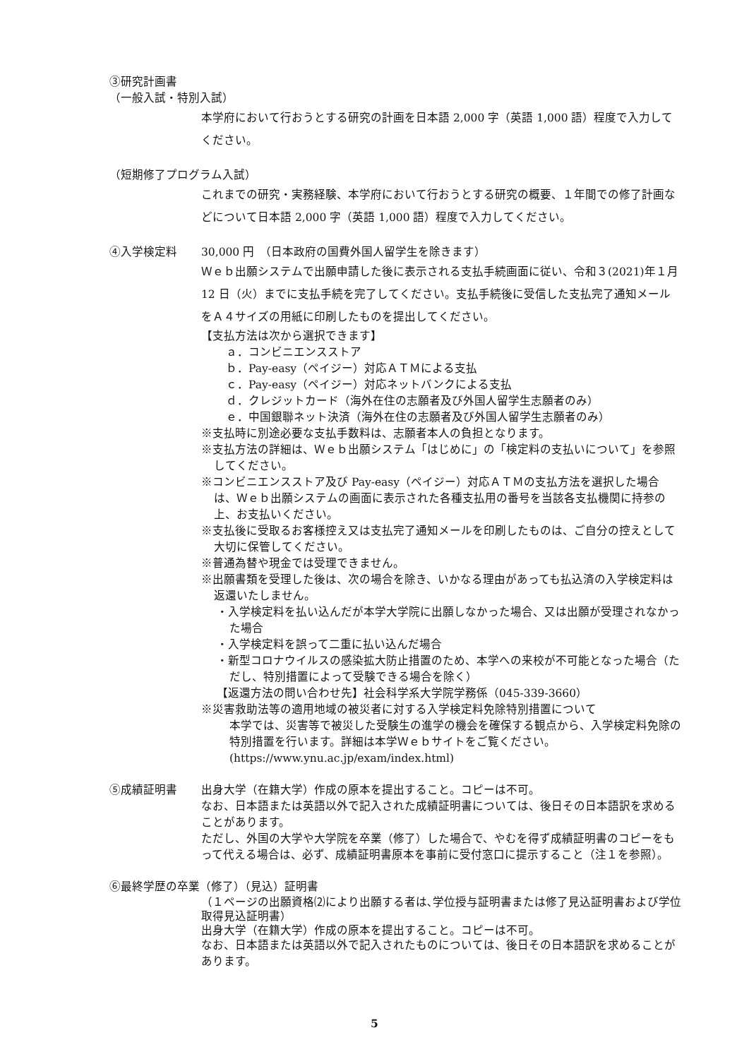③研究計画書
（一般入試・特別入試）
本学府において行おうとする研究の計画を日本語 2,000 字（英語 1,000 語）程度で入力してください。
（短期修了プログラム入試）
これまでの研究・実務経験、本学府において行おうとする研究の概要、１年間での修了計画などについて日本語 2,000 字（英語 1,000 語）程度で入力してください。
④入学検定料 30,000 円　（日本政府の国費外国人留学生を除きます）
Ｗｅｂ出願システムで出願申請した後に表示される支払手続画面に従い、令和３(2021)年１月 12 日（火）までに支払手続を完了してください。支払手続後に受信した支払完了通知メールをＡ４サイズの用紙に印刷したものを提出してください。
【支払方法は次から選択できます】
ａ．コンビニエンスストア
ｂ．Pay-easy（ペイジー）対応ＡＴＭによる支払
ｃ．Pay-easy（ペイジー）対応ネットバンクによる支払
ｄ．クレジットカード（海外在住の志願者及び外国人留学生志願者のみ）
ｅ．中国銀聯ネット決済（海外在住の志願者及び外国人留学生志願者のみ）
※支払時に別途必要な支払手数料は、志願者本人の負担となります。
※支払方法の詳細は、Ｗｅｂ出願システム「はじめに」の「検定料の支払いについて」を参照してください。
※コンビニエンスストア及び Pay-easy（ペイジー）対応ＡＴＭの支払方法を選択した場合は、Ｗｅｂ出願システムの画面に表示された各種支払用の番号を当該各支払機関に持参の上、お支払いください。
※支払後に受取るお客様控え又は支払完了通知メールを印刷したものは、ご自分の控えとして大切に保管してください。
※普通為替や現金では受理できません。
※出願書類を受理した後は、次の場合を除き、いかなる理由があっても払込済の入学検定料は返還いたしません。
・入学検定料を払い込んだが本学大学院に出願しなかった場合、又は出願が受理されなかった場合
・入学検定料を誤って二重に払い込んだ場合
・新型コロナウイルスの感染拡大防止措置のため、本学への来校が不可能となった場合（ただし、特別措置によって受験できる場合を除く）
【返還方法の問い合わせ先】社会科学系大学院学務係（045-339-3660）
※災害救助法等の適用地域の被災者に対する入学検定料免除特別措置について
本学では、災害等で被災した受験生の進学の機会を確保する観点から、入学検定料免除の特別措置を行います。詳細は本学Ｗｅｂサイトをご覧ください。
(https://www.ynu.ac.jp/exam/index.html)
⑤成績証明書 出身大学（在籍大学）作成の原本を提出すること。コピーは不可。
なお、日本語または英語以外で記入された成績証明書については、後日その日本語訳を求めることがあります。
ただし、外国の大学や大学院を卒業（修了）した場合で、やむを得ず成績証明書のコピーをもって代える場合は、必ず、成績証明書原本を事前に受付窓口に提示すること（注１を参照）。
⑥最終学歴の卒業（修了）（見込）証明書
（１ページの出願資格⑵により出願する者は､学位授与証明書または修了見込証明書および学位取得見込証明書）
出身大学（在籍大学）作成の原本を提出すること。コピーは不可。
なお、日本語または英語以外で記入されたものについては、後日その日本語訳を求めることがあります。
5